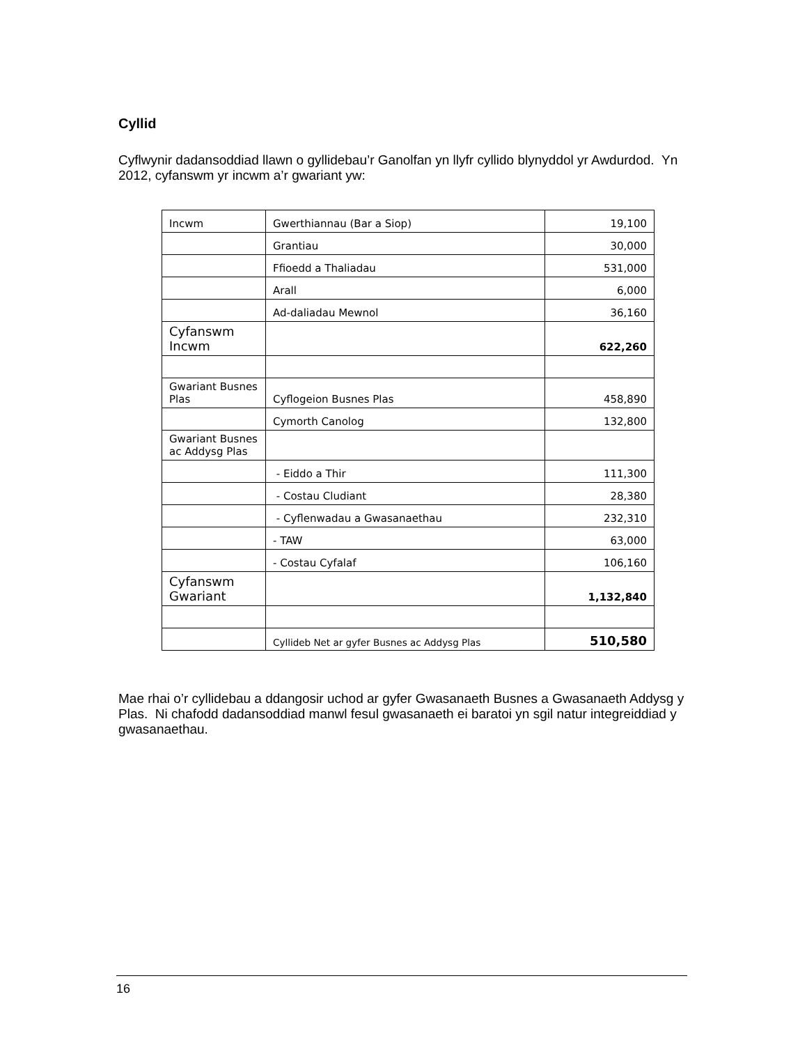Cyllid
Cyflwynir dadansoddiad llawn o gyllidebau’r Ganolfan yn llyfr cyllido blynyddol yr Awdurdod. Yn 2012, cyfanswm yr incwm a’r gwariant yw:
| Incwm | Gwerthiannau (Bar a Siop) | 19,100 |
| | Grantiau | 30,000 |
| | Ffioedd a Thaliadau | 531,000 |
| | Arall | 6,000 |
| | Ad-daliadau Mewnol | 36,160 |
| Cyfanswm Incwm | | 622,260 |
| Gwariant Busnes Plas | Cyflogeion Busnes Plas | 458,890 |
| | Cymorth Canolog | 132,800 |
| Gwariant Busnes ac Addysg Plas | | |
| | - Eiddo a Thir | 111,300 |
| | - Costau Cludiant | 28,380 |
| | - Cyflenwadau a Gwasanaethau | 232,310 |
| | - TAW | 63,000 |
| | - Costau Cyfalaf | 106,160 |
| Cyfanswm Gwariant | | 1,132,840 |
| | Cyllideb Net ar gyfer Busnes ac Addysg Plas | 510,580 |
Mae rhai o’r cyllidebau a ddangosir uchod ar gyfer Gwasanaeth Busnes a Gwasanaeth Addysg y Plas. Ni chafodd dadansoddiad manwl fesul gwasanaeth ei baratoi yn sgil natur integreiddiad y gwasanaethau.
16